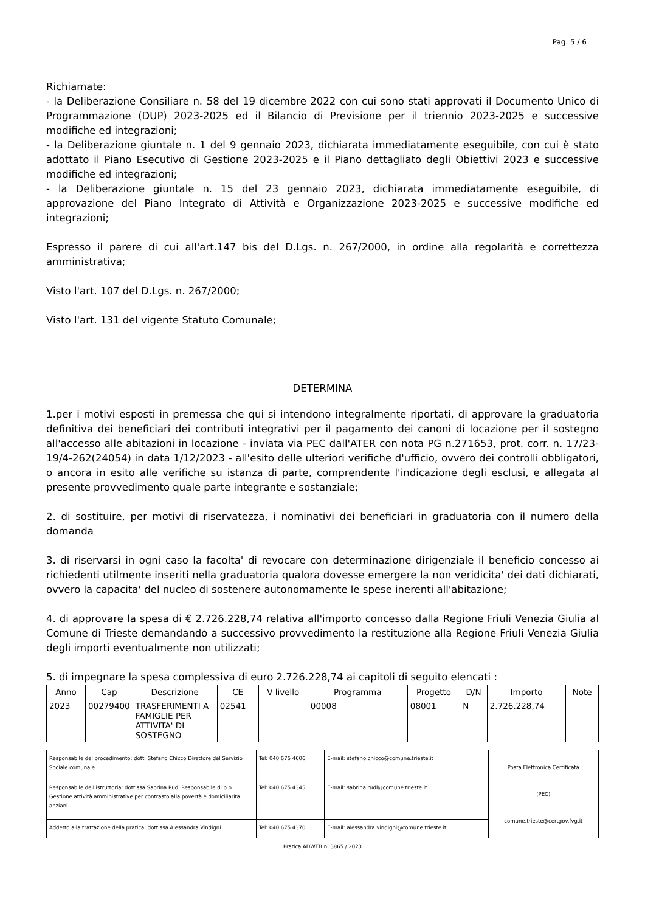Pag. 5 / 6
Richiamate:
- la Deliberazione Consiliare n. 58 del 19 dicembre 2022 con cui sono stati approvati il Documento Unico di Programmazione (DUP) 2023-2025 ed il Bilancio di Previsione per il triennio 2023-2025 e successive modifiche ed integrazioni;
- la Deliberazione giuntale n. 1 del 9 gennaio 2023, dichiarata immediatamente eseguibile, con cui è stato adottato il Piano Esecutivo di Gestione 2023-2025 e il Piano dettagliato degli Obiettivi 2023 e successive modifiche ed integrazioni;
- la Deliberazione giuntale n. 15 del 23 gennaio 2023, dichiarata immediatamente eseguibile, di approvazione del Piano Integrato di Attività e Organizzazione 2023-2025 e successive modifiche ed integrazioni;
Espresso il parere di cui all'art.147 bis del D.Lgs. n. 267/2000, in ordine alla regolarità e correttezza amministrativa;
Visto l'art. 107 del D.Lgs. n. 267/2000;
Visto l'art. 131 del vigente Statuto Comunale;
DETERMINA
1.per i motivi esposti in premessa che qui si intendono integralmente riportati, di approvare la graduatoria definitiva dei beneficiari dei contributi integrativi per il pagamento dei canoni di locazione per il sostegno all'accesso alle abitazioni in locazione - inviata via PEC dall'ATER con nota PG n.271653, prot. corr. n. 17/23-19/4-262(24054) in data 1/12/2023 - all'esito delle ulteriori verifiche d'ufficio, ovvero dei controlli obbligatori, o ancora in esito alle verifiche su istanza di parte, comprendente l'indicazione degli esclusi, e allegata al presente provvedimento quale parte integrante e sostanziale;
2. di sostituire, per motivi di riservatezza, i nominativi dei beneficiari in graduatoria con il numero della domanda
3. di riservarsi in ogni caso la facolta' di revocare con determinazione dirigenziale il beneficio concesso ai richiedenti utilmente inseriti nella graduatoria qualora dovesse emergere la non veridicita' dei dati dichiarati, ovvero la capacita' del nucleo di sostenere autonomamente le spese inerenti all'abitazione;
4. di approvare la spesa di € 2.726.228,74 relativa all'importo concesso dalla Regione Friuli Venezia Giulia al Comune di Trieste demandando a successivo provvedimento la restituzione alla Regione Friuli Venezia Giulia degli importi eventualmente non utilizzati;
5. di impegnare la spesa complessiva di euro 2.726.228,74 ai capitoli di seguito elencati :
| Anno | Cap | Descrizione | CE | V livello | Programma | Progetto | D/N | Importo | Note |
| --- | --- | --- | --- | --- | --- | --- | --- | --- | --- |
| 2023 | 00279400 | TRASFERIMENTI A FAMIGLIE PER ATTIVITA' DI SOSTEGNO | 02541 | | 00008 | 08001 | N | 2.726.228,74 | |
| Responsabile del procedimento: dott. Stefano Chicco Direttore del Servizio Sociale comunale | Tel: 040 675 4606 | E-mail: stefano.chicco@comune.trieste.it | Posta Elettronica Certificata (PEC) comune.trieste@certgov.fvg.it |
| Responsabile dell'istruttoria: dott.ssa Sabrina Rudl Responsabile di p.o. Gestione attività amministrative per contrasto alla povertà e domiciliarità anziani | Tel: 040 675 4345 | E-mail: sabrina.rudl@comune.trieste.it | |
| Addetto alla trattazione della pratica: dott.ssa Alessandra Vindigni | Tel: 040 675 4370 | E-mail: alessandra.vindigni@comune.trieste.it | |
Pratica ADWEB n. 3865 / 2023